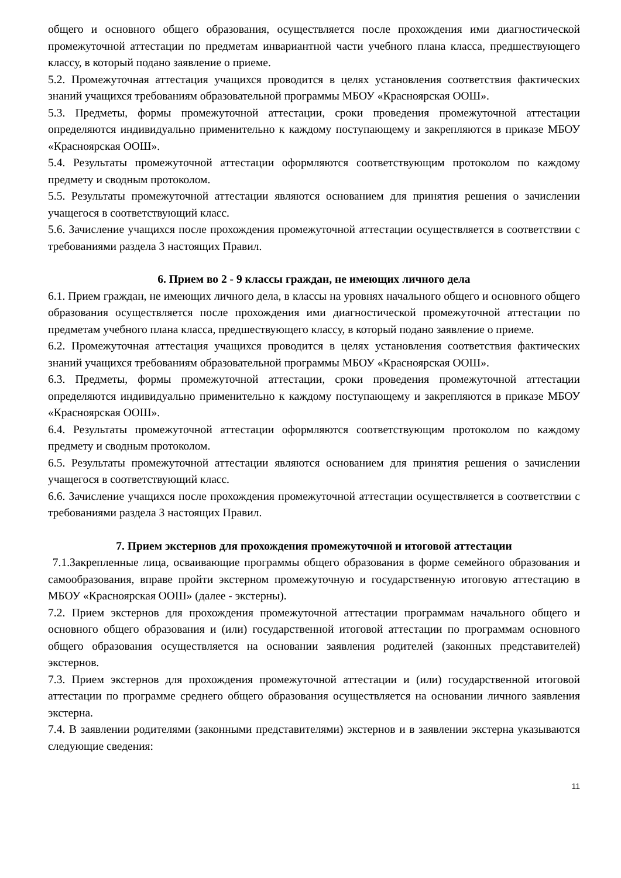общего и основного общего образования, осуществляется после прохождения ими диагностической промежуточной аттестации по предметам инвариантной части учебного плана класса, предшествующего классу, в который подано заявление о приеме.
5.2. Промежуточная аттестация учащихся проводится в целях установления соответствия фактических знаний учащихся требованиям образовательной программы МБОУ «Красноярская ООШ».
5.3. Предметы, формы промежуточной аттестации, сроки проведения промежуточной аттестации определяются индивидуально применительно к каждому поступающему и закрепляются в приказе МБОУ «Красноярская ООШ».
5.4. Результаты промежуточной аттестации оформляются соответствующим протоколом по каждому предмету и сводным протоколом.
5.5. Результаты промежуточной аттестации являются основанием для принятия решения о зачислении учащегося в соответствующий класс.
5.6. Зачисление учащихся после прохождения промежуточной аттестации осуществляется в соответствии с требованиями раздела 3 настоящих Правил.
6. Прием во 2 - 9 классы граждан, не имеющих личного дела
6.1. Прием граждан, не имеющих личного дела, в классы на уровнях начального общего и основного общего образования осуществляется после прохождения ими диагностической промежуточной аттестации по предметам учебного плана класса, предшествующего классу, в который подано заявление о приеме.
6.2. Промежуточная аттестация учащихся проводится в целях установления соответствия фактических знаний учащихся требованиям образовательной программы МБОУ «Красноярская ООШ».
6.3. Предметы, формы промежуточной аттестации, сроки проведения промежуточной аттестации определяются индивидуально применительно к каждому поступающему и закрепляются в приказе МБОУ «Красноярская ООШ».
6.4. Результаты промежуточной аттестации оформляются соответствующим протоколом по каждому предмету и сводным протоколом.
6.5. Результаты промежуточной аттестации являются основанием для принятия решения о зачислении учащегося в соответствующий класс.
6.6. Зачисление учащихся после прохождения промежуточной аттестации осуществляется в соответствии с требованиями раздела 3 настоящих Правил.
7. Прием экстернов для прохождения промежуточной и итоговой аттестации
7.1.Закрепленные лица, осваивающие программы общего образования в форме семейного образования и самообразования, вправе пройти экстерном промежуточную и государственную итоговую аттестацию в МБОУ «Красноярская ООШ» (далее - экстерны).
7.2. Прием экстернов для прохождения промежуточной аттестации программам начального общего и основного общего образования и (или) государственной итоговой аттестации по программам основного общего образования осуществляется на основании заявления родителей (законных представителей) экстернов.
7.3. Прием экстернов для прохождения промежуточной аттестации и (или) государственной итоговой аттестации по программе среднего общего образования осуществляется на основании личного заявления экстерна.
7.4. В заявлении родителями (законными представителями) экстернов и в заявлении экстерна указываются следующие сведения:
11